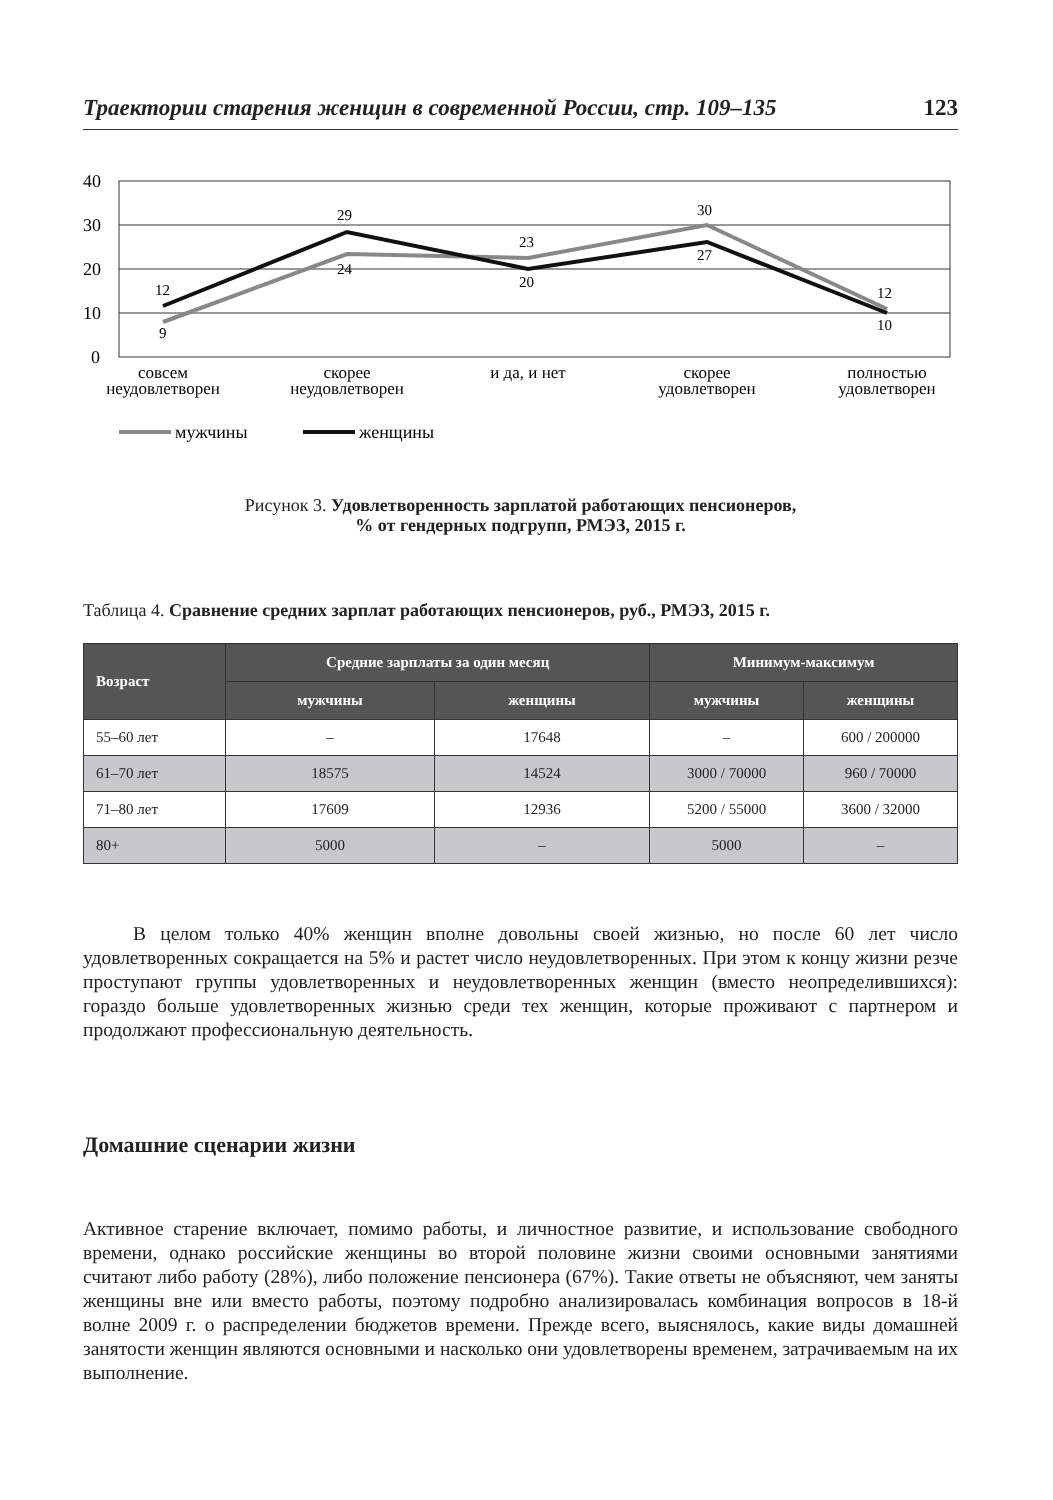Траектории старения женщин в современной России, стр. 109–135 123
40
30
20
10
0
12
9
29
24
23
20
30
27
12
10
совсем
неудовлетворен
скорее
неудовлетворен
и да, и нет
скорее
удовлетворен
полностью
удовлетворен
мужчины
женщины
Рисунок 3. Удовлетворенность зарплатой работающих пенсионеров,
% от гендерных подгрупп, РМЭЗ, 2015 г.
Таблица 4. Сравнение средних зарплат работающих пенсионеров, руб., РМЭЗ, 2015 г.
| Возраст | Средние зарплаты за один месяц | | Минимум-максимум | |
| --- | --- | --- | --- | --- |
| | мужчины | женщины | мужчины | женщины |
| 55–60 лет | – | 17648 | – | 600 / 200000 |
| 61–70 лет | 18575 | 14524 | 3000 / 70000 | 960 / 70000 |
| 71–80 лет | 17609 | 12936 | 5200 / 55000 | 3600 / 32000 |
| 80+ | 5000 | – | 5000 | – |
В целом только 40% женщин вполне довольны своей жизнью, но после 60 лет число удовлетворенных сокращается на 5% и растет число неудовлетворенных. При этом к концу жизни резче проступают группы удовлетворенных и неудовлет­воренных женщин (вместо неопределившихся): гораздо больше удовлетворенных жизнью среди тех женщин, которые проживают с партнером и продолжают про­фессиональную деятельность.
Домашние сценарии жизни
Активное старение включает, помимо работы, и личностное развитие, и исполь­зование свободного времени, однако российские женщины во второй половине жизни своими основными занятиями считают либо работу (28%), либо положение пенсионера (67%). Такие ответы не объясняют, чем заняты женщины вне или вме­сто работы, поэтому подробно анализировалась комбинация вопросов в 18-й волне 2009 г. о распределении бюджетов времени. Прежде всего, выяснялось, какие виды домашней занятости женщин являются основными и насколько они удовлетворе­ны временем, затрачиваемым на их выполнение.